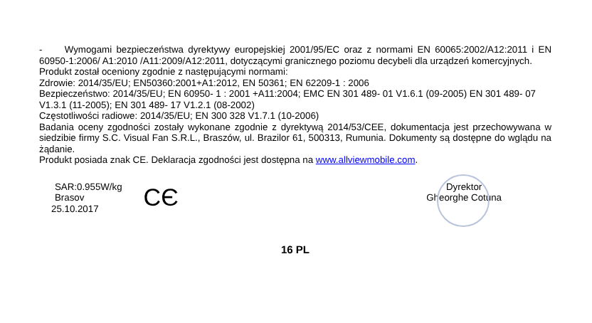- Wymogami bezpieczeństwa dyrektywy europejskiej 2001/95/EC oraz z normami EN 60065:2002/A12:2011 i EN 60950-1:2006/ A1:2010 /A11:2009/A12:2011, dotyczącymi granicznego poziomu decybeli dla urządzeń komercyjnych.
Produkt został oceniony zgodnie z następującymi normami:
Zdrowie: 2014/35/EU; EN50360:2001+A1:2012, EN 50361; EN 62209-1 : 2006
Bezpieczeństwo: 2014/35/EU; EN 60950- 1 : 2001 +A11:2004; EMC EN 301 489- 01 V1.6.1 (09-2005) EN 301 489- 07 V1.3.1 (11-2005); EN 301 489- 17 V1.2.1 (08-2002)
Częstotliwości radiowe: 2014/35/EU; EN 300 328 V1.7.1 (10-2006)
Badania oceny zgodności zostały wykonane zgodnie z dyrektywą 2014/53/CEE, dokumentacja jest przechowywana w siedzibie firmy S.C. Visual Fan S.R.L., Braszów, ul. Brazilor 61, 500313, Rumunia. Dokumenty są dostępne do wglądu na żądanie.
Produkt posiada znak CE. Deklaracja zgodności jest dostępna na www.allviewmobile.com.
SAR:0.955W/kg
Brasov
25.10.2017
CЄ
Dyrektor
Gheorghe Cotuna
16 PL